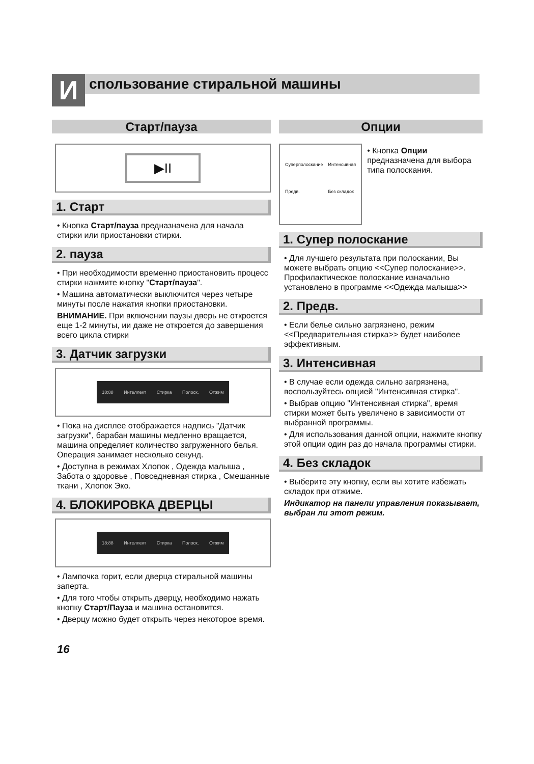И спользование стиральной машины
Старт/пауза
▶II
1. Старт
• Кнопка Старт/пауза предназначена для начала стирки или приостановки стирки.
2. пауза
• При необходимости временно приостановить процесс стирки нажмите кнопку "Старт/пауза".
• Машина автоматически выключится через четыре минуты после нажатия кнопки приостановки.
ВНИМАНИЕ. При включении паузы дверь не откроется еще 1-2 минуты, ии даже не откроется до завершения всего цикла стирки
3. Датчик загрузки
18:88 Интеллект Стирка Полоск. Отжим
• Пока на дисплее отображается надпись "Датчик загрузки", барабан машины медленно вращается, машина определяет количество загруженного белья. Операция занимает несколько секунд.
• Доступна в режимах Хлопок , Одежда малыша , Забота о здоровье , Повседневная стирка , Смешанные ткани , Хлопок Эко.
4. БЛОКИРОВКА ДВЕРЦЫ
18:88 Интеллект Стирка Полоск. Отжим
• Лампочка горит, если дверца стиральной машины заперта.
• Для того чтобы открыть дверцу, необходимо нажать кнопку Старт/Пауза и машина остановится.
• Дверцу можно будет открыть через некоторое время.
16
Опции
Суперполоскание Интенсивная Предв. Без складок
• Кнопка Опции предназначена для выбора типа полоскания.
1. Супер полоскание
• Для лучшего результата при полоскании, Вы можете выбрать опцию <<Супер полоскание>>. Профилактическое полоскание изначально установлено в программе <<Одежда малыша>>
2. Предв.
• Если белье сильно загрязнено, режим <<Предварительная стирка>> будет наиболее эффективным.
3. Интенсивная
• В случае если одежда сильно загрязнена, воспользуйтесь опцией "Интенсивная стирка".
• Выбрав опцию "Интенсивная стирка", время стирки может быть увеличено в зависимости от выбранной программы.
• Для использования данной опции, нажмите кнопку этой опции один раз до начала программы стирки.
4. Без складок
• Выберите эту кнопку, если вы хотите избежать складок при отжиме.
Индикатор на панели управления показывает, выбран ли этот режим.